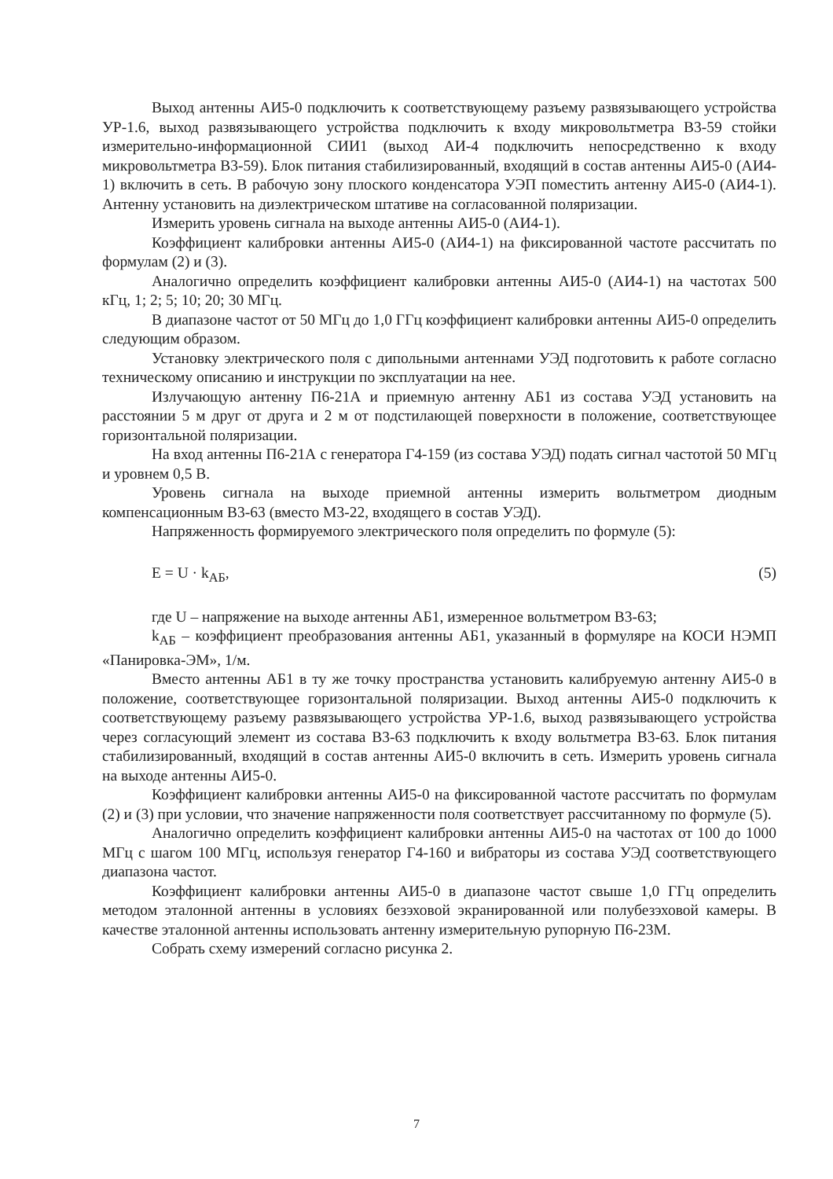Выход антенны АИ5-0 подключить к соответствующему разъему развязывающего устройства УР-1.6, выход развязывающего устройства подключить к входу микровольтметра В3-59 стойки измерительно-информационной СИИ1 (выход АИ-4 подключить непосредственно к входу микровольтметра В3-59). Блок питания стабилизированный, входящий в состав антенны АИ5-0 (АИ4-1) включить в сеть. В рабочую зону плоского конденсатора УЭП поместить антенну АИ5-0 (АИ4-1). Антенну установить на диэлектрическом штативе на согласованной поляризации.
Измерить уровень сигнала на выходе антенны АИ5-0 (АИ4-1).
Коэффициент калибровки антенны АИ5-0 (АИ4-1) на фиксированной частоте рассчитать по формулам (2) и (3).
Аналогично определить коэффициент калибровки антенны АИ5-0 (АИ4-1) на частотах 500 кГц, 1; 2; 5; 10; 20; 30 МГц.
В диапазоне частот от 50 МГц до 1,0 ГГц коэффициент калибровки антенны АИ5-0 определить следующим образом.
Установку электрического поля с дипольными антеннами УЭД подготовить к работе согласно техническому описанию и инструкции по эксплуатации на нее.
Излучающую антенну П6-21А и приемную антенну АБ1 из состава УЭД установить на расстоянии 5 м друг от друга и 2 м от подстилающей поверхности в положение, соответствующее горизонтальной поляризации.
На вход антенны П6-21А с генератора Г4-159 (из состава УЭД) подать сигнал частотой 50 МГц и уровнем 0,5 В.
Уровень сигнала на выходе приемной антенны измерить вольтметром диодным компенсационным В3-63 (вместо М3-22, входящего в состав УЭД).
Напряженность формируемого электрического поля определить по формуле (5):
E = U · k<sub>АБ</sub>, (5)
где U – напряжение на выходе антенны АБ1, измеренное вольтметром В3-63;
k<sub>АБ</sub> – коэффициент преобразования антенны АБ1, указанный в формуляре на КОСИ НЭМП «Панировка-ЭМ», 1/м.
Вместо антенны АБ1 в ту же точку пространства установить калибруемую антенну АИ5-0 в положение, соответствующее горизонтальной поляризации. Выход антенны АИ5-0 подключить к соответствующему разъему развязывающего устройства УР-1.6, выход развязывающего устройства через согласующий элемент из состава В3-63 подключить к входу вольтметра В3-63. Блок питания стабилизированный, входящий в состав антенны АИ5-0 включить в сеть. Измерить уровень сигнала на выходе антенны АИ5-0.
Коэффициент калибровки антенны АИ5-0 на фиксированной частоте рассчитать по формулам (2) и (3) при условии, что значение напряженности поля соответствует рассчитанному по формуле (5).
Аналогично определить коэффициент калибровки антенны АИ5-0 на частотах от 100 до 1000 МГц с шагом 100 МГц, используя генератор Г4-160 и вибраторы из состава УЭД соответствующего диапазона частот.
Коэффициент калибровки антенны АИ5-0 в диапазоне частот свыше 1,0 ГГц определить методом эталонной антенны в условиях безэховой экранированной или полубезэховой камеры. В качестве эталонной антенны использовать антенну измерительную рупорную П6-23М.
Собрать схему измерений согласно рисунка 2.
7